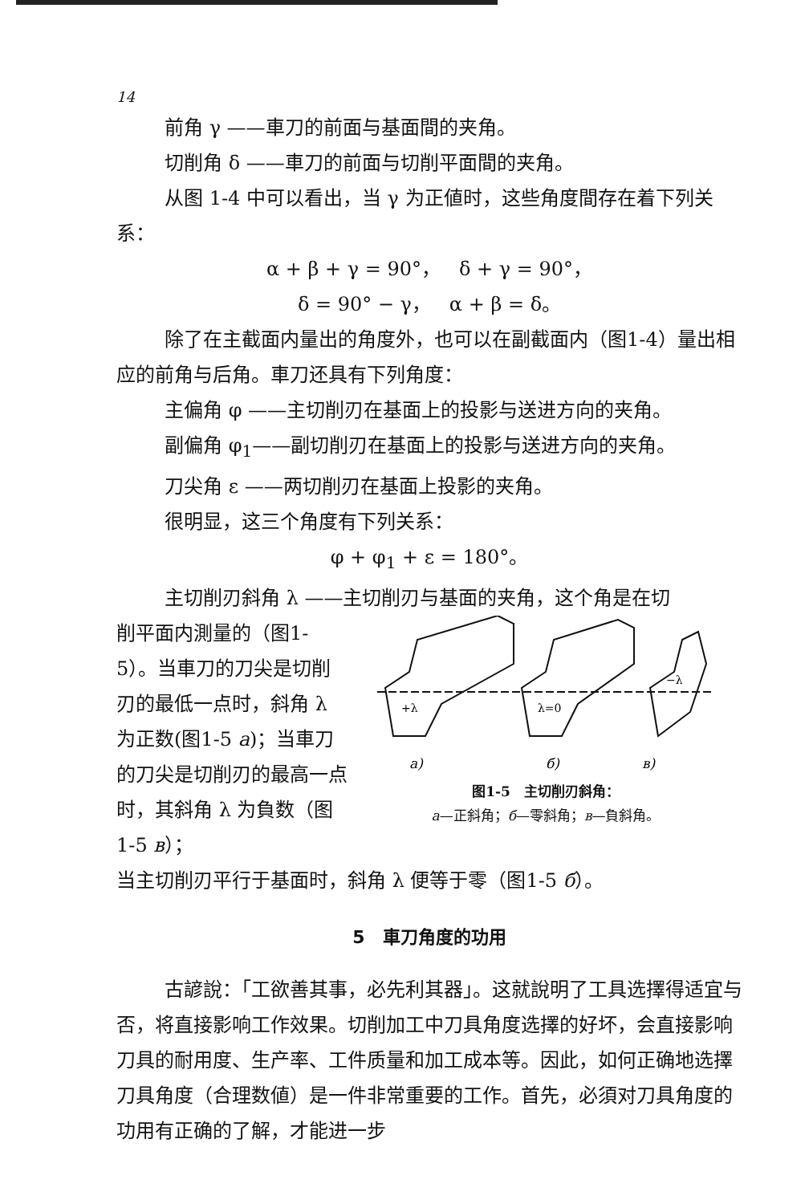14
前角 γ ——車刀的前面与基面間的夹角。
切削角 δ ——車刀的前面与切削平面間的夹角。
从图 1-4 中可以看出，当 γ 为正値时，这些角度間存在着下列关系：
α + β + γ = 90°， δ + γ = 90°，
δ = 90° − γ， α + β = δ。
除了在主截面内量出的角度外，也可以在副截面内（图1-4）量出相应的前角与后角。車刀还具有下列角度：
主偏角 φ ——主切削刃在基面上的投影与送进方向的夹角。
副偏角 φ<sub>1</sub>——副切削刃在基面上的投影与送进方向的夹角。
刀尖角 ε ——两切削刃在基面上投影的夹角。
很明显，这三个角度有下列关系：
φ + φ<sub>1</sub> + ε = 180°。
主切削刃斜角 λ ——主切削刃与基面的夹角，这个角是在切
削平面内測量的（图1-5）。当車刀的刀尖是切削刃的最低一点时，斜角 λ 为正数(图1-5 a)；当車刀的刀尖是切削刃的最高一点时，其斜角 λ 为負数（图1-5 в）；
+λ
λ=0
−λ
a)
б)
в)
图1-5　主切削刃斜角：
a—正斜角；б—零斜角；в—負斜角。
当主切削刃平行于基面时，斜角 λ 便等于零（图1-5 б）。
5　車刀角度的功用
古諺說：「工欲善其事，必先利其器」。这就說明了工具选擇得适宜与否，将直接影响工作效果。切削加工中刀具角度选擇的好坏，会直接影响刀具的耐用度、生产率、工件质量和加工成本等。因此，如何正确地选擇刀具角度（合理数値）是一件非常重要的工作。首先，必須对刀具角度的功用有正确的了解，才能进一步